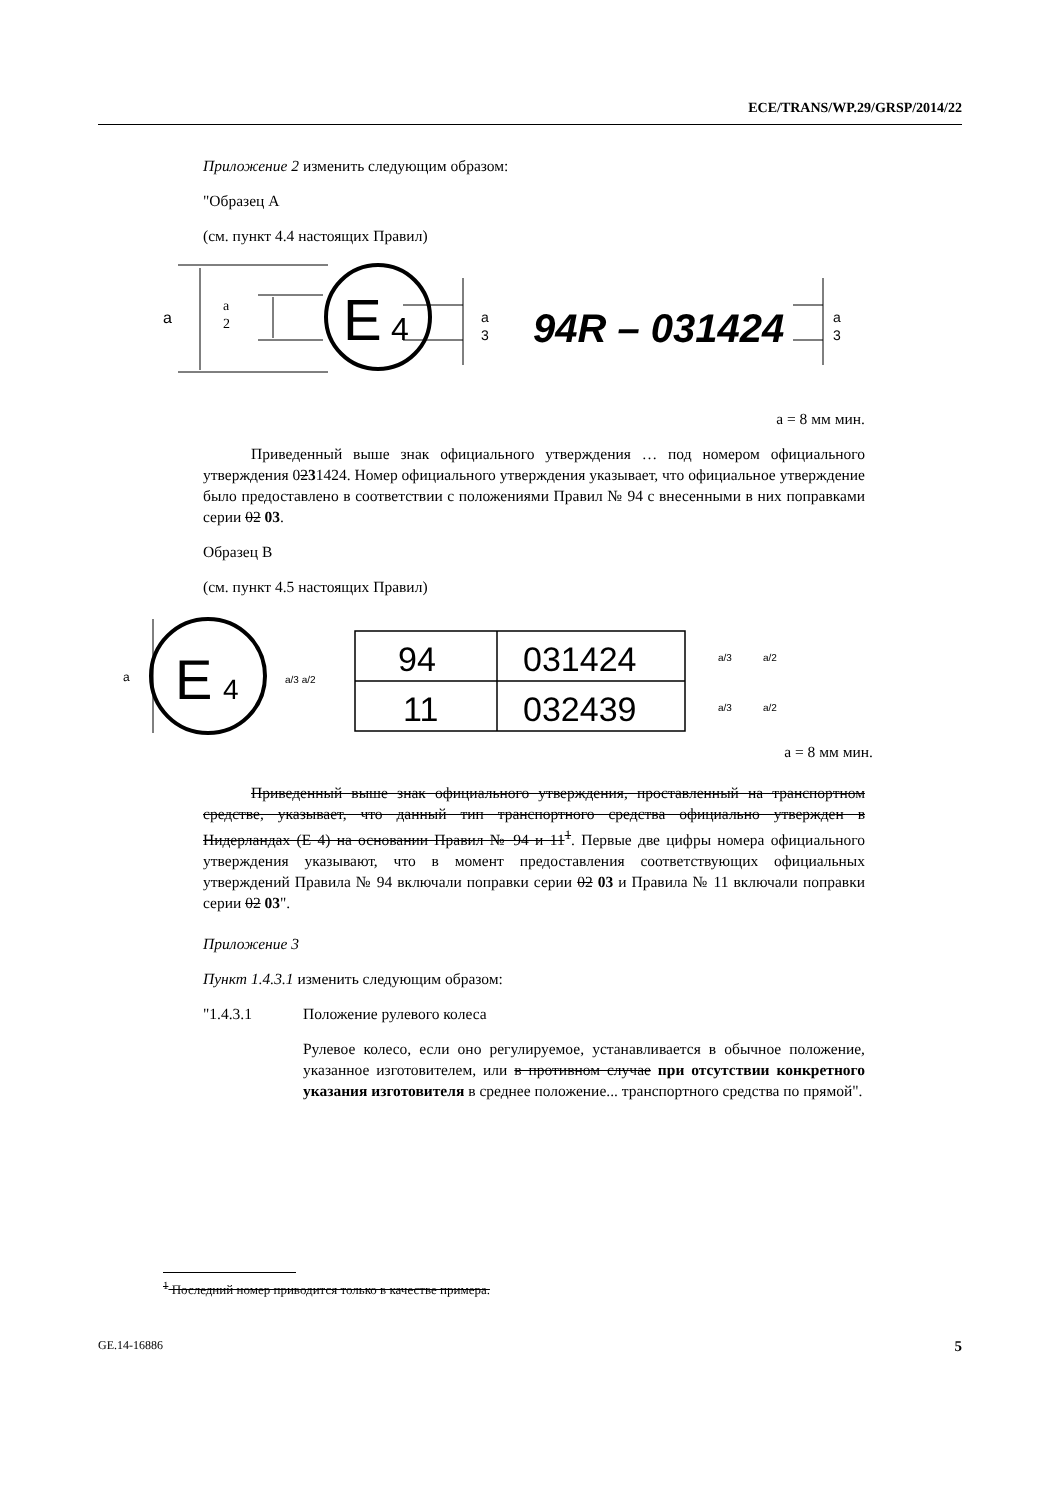ECE/TRANS/WP.29/GRSP/2014/22
Приложение 2 изменить следующим образом:
"Образец A
(см. пункт 4.4 настоящих Правил)
a
a
2
E
4
a
3
94R – 031424
a
3
a = 8 мм мин.
Приведенный выше знак официального утверждения … под номером официального утверждения 0231424. Номер официального утверждения указывает, что официальное утверждение было предоставлено в соответствии с положениями Правил № 94 с внесенными в них поправками серии 02 03.
Образец B
(см. пункт 4.5 настоящих Правил)
a
E
4
a/3 a/2
94
031424
11
032439
a/3
a/2
a/3
a/2
a = 8 мм мин.
Приведенный выше знак официального утверждения, проставленный на транспортном средстве, указывает, что данный тип транспортного средства официально утвержден в Нидерландах (E 4) на основании Правил № 94 и 11<sup>1</sup>. Первые две цифры номера официального утверждения указывают, что в момент предоставления соответствующих официальных утверждений Правила № 94 включали поправки серии 02 03 и Правила № 11 включали поправки серии 02 03".
Приложение 3
Пункт 1.4.3.1 изменить следующим образом:
"1.4.3.1 Положение рулевого колеса
Рулевое колесо, если оно регулируемое, устанавливается в обычное положение, указанное изготовителем, или в противном случае при отсутствии конкретного указания изготовителя в среднее положение... транспортного средства по прямой".
<sup>1</sup> Последний номер приводится только в качестве примера.
GE.14-16886 5